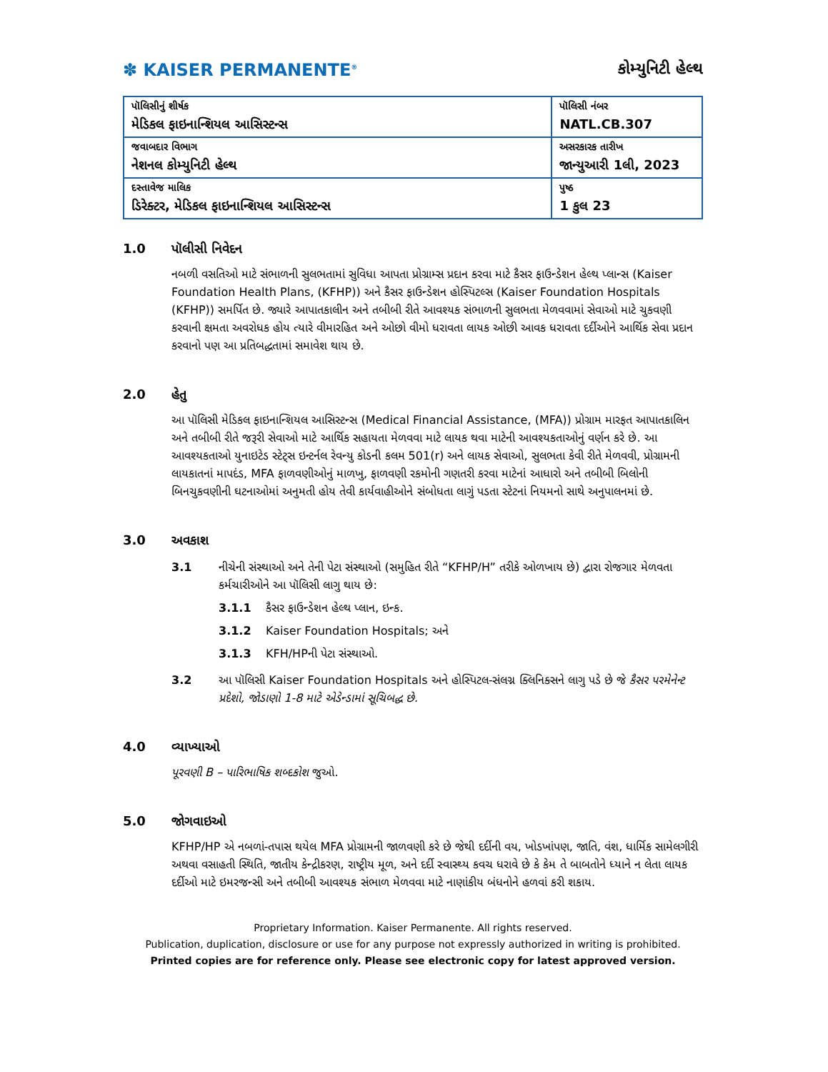✽ KAISER PERMANENTE<sup>®</sup>
કોમ્યુનિટી હેલ્થ
| પૉલિસીનું શીર્ષક મેડિકલ ફાઇનાન્શિયલ આસિસ્ટન્સ | પૉલિસી નંબર NATL.CB.307 |
| જવાબદાર વિભાગ નેશનલ કોમ્યુનિટી હેલ્થ | અસરકારક તારીખ જાન્યુઆરી 1લી, 2023 |
| દસ્તાવેજ માલિક ડિરેક્ટર, મેડિકલ ફાઇનાન્શિયલ આસિસ્ટન્સ | પુષ્ઠ 1 કુલ 23 |
1.0 પૉલીસી નિવેદન
નબળી વસતિઓ માટે સંભાળની સુલભતામાં સુવિધા આપતા પ્રોગ્રામ્સ પ્રદાન કરવા માટે કૈસર ફાઉન્ડેશન હેલ્થ પ્લાન્સ (Kaiser Foundation Health Plans, (KFHP)) અને કૈસર ફાઉન્ડેશન હોસ્પિટલ્સ (Kaiser Foundation Hospitals (KFHP)) સમર્પિત છે. જ્યારે આપાતકાલીન અને તબીબી રીતે આવશ્યક સંભાળની સુલભતા મેળવવામાં સેવાઓ માટે ચુકવણી કરવાની ક્ષમતા અવરોધક હોય ત્યારે વીમારહિત અને ઓછો વીમો ધરાવતા લાયક ઓછી આવક ધરાવતા દર્દીઓને આર્થિક સેવા પ્રદાન કરવાનો પણ આ પ્રતિબદ્ધતામાં સમાવેશ થાય છે.
2.0 હેતુ
આ પૉલિસી મેડિકલ ફાઇનાન્શિયલ આસિસ્ટન્સ (Medical Financial Assistance, (MFA)) પ્રોગ્રામ મારફત આપાતકાલિન અને તબીબી રીતે જરૂરી સેવાઓ માટે આર્થિક સહાયતા મેળવવા માટે લાયક થવા માટેની આવશ્યકતાઓનું વર્ણન કરે છે. આ આવશ્યકતાઓ યુનાઇટેડ સ્ટેટ્સ ઇન્ટર્નલ રેવન્યુ કોડની કલમ 501(r) અને લાયક સેવાઓ, સુલભતા કેવી રીતે મેળવવી, પ્રોગ્રામની લાયકાતનાં માપદંડ, MFA ફાળવણીઓનું માળખુ, ફાળવણી રકમોની ગણતરી કરવા માટેનાં આધારો અને તબીબી બિલોની બિનચુકવણીની ઘટનાઓમાં અનુમતી હોય તેવી કાર્યવાહીઓને સંબોધતા લાગું પડતા સ્ટેટનાં નિયમનો સાથે અનુપાલનમાં છે.
3.0 અવકાશ
3.1 નીચેની સંસ્થાઓ અને તેની પેટા સંસ્થાઓ (સમુહિત રીતે “KFHP/H” તરીકે ઓળખાય છે) દ્વારા રોજગાર મેળવતા કર્મચારીઓને આ પૉલિસી લાગુ થાય છે:
3.1.1 કૈસર ફાઉન્ડેશન હેલ્થ પ્લાન, ઇન્ક.
3.1.2 Kaiser Foundation Hospitals; અને
3.1.3 KFH/HPની પેટા સંસ્થાઓ.
3.2 આ પૉલિસી Kaiser Foundation Hospitals અને હોસ્પિટલ-સંલગ્ન ક્લિનિક્સને લાગુ પડે છે જે કૈસર પરમેનેન્ટ પ્રદેશો, જોડાણો 1-8 માટે એડેન્ડામાં સૂચિબદ્ધ છે.
4.0 વ્યાખ્યાઓ
પૂરવણી B – પારિભાષિક શબ્દકોશ જુઓ.
5.0 જોગવાઇઓ
KFHP/HP એ નબળાં-તપાસ થયેલ MFA પ્રોગ્રામની જાળવણી કરે છે જેથી દર્દીની વય, ખોડખાંપણ, જાતિ, વંશ, ધાર્મિક સામેલગીરી અથવા વસાહતી સ્થિતિ, જાતીય કેન્દ્રીકરણ, રાષ્ટ્રીય મૂળ, અને દર્દી સ્વાસ્થ્ય કવચ ધરાવે છે કે કેમ તે બાબતોને ધ્યાને ન લેતા લાયક દર્દીઓ માટે ઇમરજન્સી અને તબીબી આવશ્યક સંભાળ મેળવવા માટે નાણાંકીય બંધનોને હળવાં કરી શકાય.
Proprietary Information. Kaiser Permanente. All rights reserved.
Publication, duplication, disclosure or use for any purpose not expressly authorized in writing is prohibited.
Printed copies are for reference only. Please see electronic copy for latest approved version.